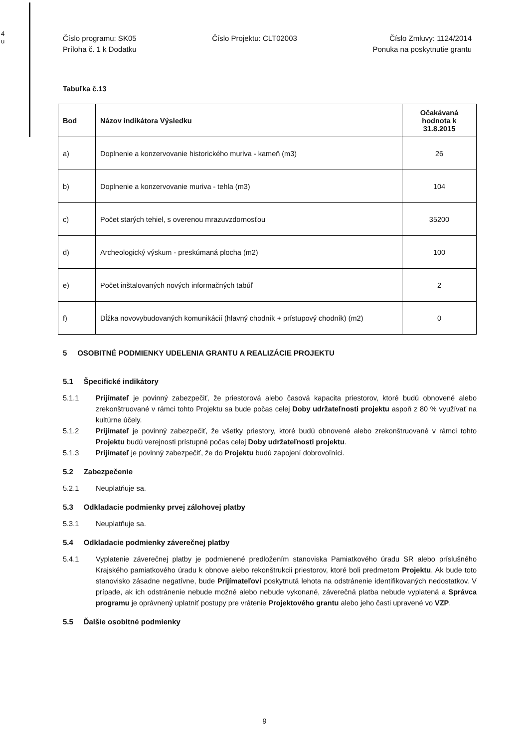4
u
Číslo programu: SK05
Príloha č. 1 k Dodatku
Číslo Projektu: CLT02003 Číslo Zmluvy: 1124/2014
Ponuka na poskytnutie grantu
Tabuľka č.13
| Bod | Názov indikátora Výsledku | Očakávaná hodnota k 31.8.2015 |
| --- | --- | --- |
| a) | Doplnenie a konzervovanie historického muriva - kameň (m3) | 26 |
| b) | Doplnenie a konzervovanie muriva - tehla (m3) | 104 |
| c) | Počet starých tehiel, s overenou mrazuvzdornosťou | 35200 |
| d) | Archeologický výskum - preskúmaná plocha (m2) | 100 |
| e) | Počet inštalovaných nových informačných tabúľ | 2 |
| f) | Dĺžka novovybudovaných komunikácií (hlavný chodník + prístupový chodník) (m2) | 0 |
5 OSOBITNÉ PODMIENKY UDELENIA GRANTU A REALIZÁCIE PROJEKTU
5.1 Špecifické indikátory
5.1.1 Prijímateľ je povinný zabezpečiť, že priestorová alebo časová kapacita priestorov, ktoré budú obnovené alebo zrekonštruované v rámci tohto Projektu sa bude počas celej Doby udržateľnosti projektu aspoň z 80 % využívať na kultúrne účely.
5.1.2 Prijímateľ je povinný zabezpečiť, že všetky priestory, ktoré budú obnovené alebo zrekonštruované v rámci tohto Projektu budú verejnosti prístupné počas celej Doby udržateľnosti projektu.
5.1.3 Prijímateľ je povinný zabezpečiť, že do Projektu budú zapojení dobrovoľníci.
5.2 Zabezpečenie
5.2.1 Neuplatňuje sa.
5.3 Odkladacie podmienky prvej zálohovej platby
5.3.1 Neuplatňuje sa.
5.4 Odkladacie podmienky záverečnej platby
5.4.1 Vyplatenie záverečnej platby je podmienené predložením stanoviska Pamiatkového úradu SR alebo príslušného Krajského pamiatkového úradu k obnove alebo rekonštrukcii priestorov, ktoré boli predmetom Projektu. Ak bude toto stanovisko zásadne negatívne, bude Prijímateľovi poskytnutá lehota na odstránenie identifikovaných nedostatkov. V prípade, ak ich odstránenie nebude možné alebo nebude vykonané, záverečná platba nebude vyplatená a Správca programu je oprávnený uplatniť postupy pre vrátenie Projektového grantu alebo jeho časti upravené vo VZP.
5.5 Ďalšie osobitné podmienky
9